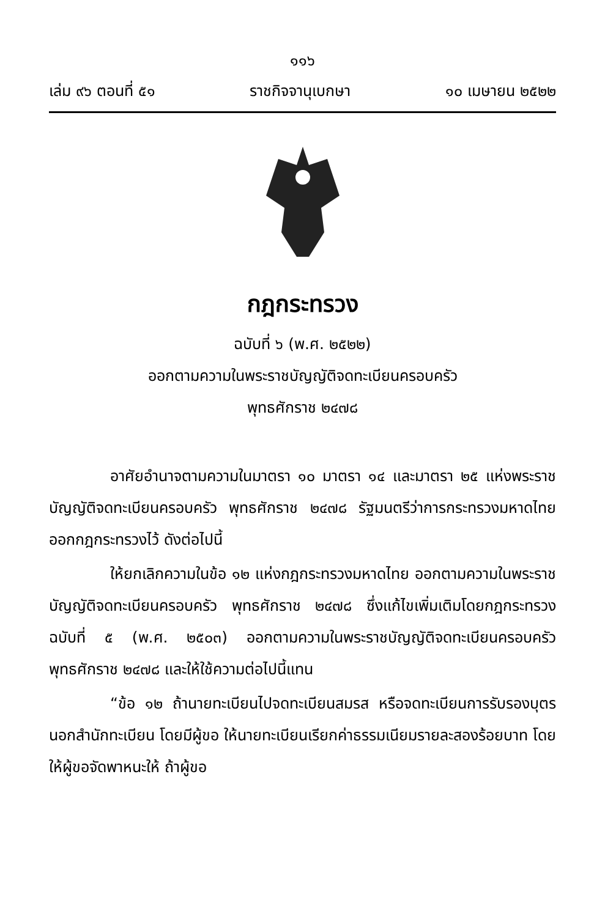๑๑๖
เล่ม ๙๖ ตอนที่ ๕๑ ราชกิจจานุเบกษา ๑๐ เมษายน ๒๕๒๒
กฎกระทรวง
ฉบับที่ ๖ (พ.ศ. ๒๕๒๒)
ออกตามความในพระราชบัญญัติจดทะเบียนครอบครัว
พุทธศักราช ๒๔๗๘
อาศัยอำนาจตามความในมาตรา ๑๐ มาตรา ๑๔ และมาตรา ๒๕ แห่งพระราชบัญญัติจดทะเบียนครอบครัว พุทธศักราช ๒๔๗๘ รัฐมนตรีว่าการกระทรวงมหาดไทย ออกกฎกระทรวงไว้ ดังต่อไปนี้
ให้ยกเลิกความในข้อ ๑๒ แห่งกฎกระทรวงมหาดไทย ออกตามความในพระราชบัญญัติจดทะเบียนครอบครัว พุทธศักราช ๒๔๗๘ ซึ่งแก้ไขเพิ่มเติมโดยกฎกระทรวง ฉบับที่ ๕ (พ.ศ. ๒๕๐๓) ออกตามความในพระราชบัญญัติจดทะเบียนครอบครัว พุทธศักราช ๒๔๗๘ และให้ใช้ความต่อไปนี้แทน
“ข้อ ๑๒ ถ้านายทะเบียนไปจดทะเบียนสมรส หรือจดทะเบียนการรับรองบุตรนอกสำนักทะเบียน โดยมีผู้ขอ ให้นายทะเบียนเรียกค่าธรรมเนียมรายละสองร้อยบาท โดยให้ผู้ขอจัดพาหนะให้ ถ้าผู้ขอ